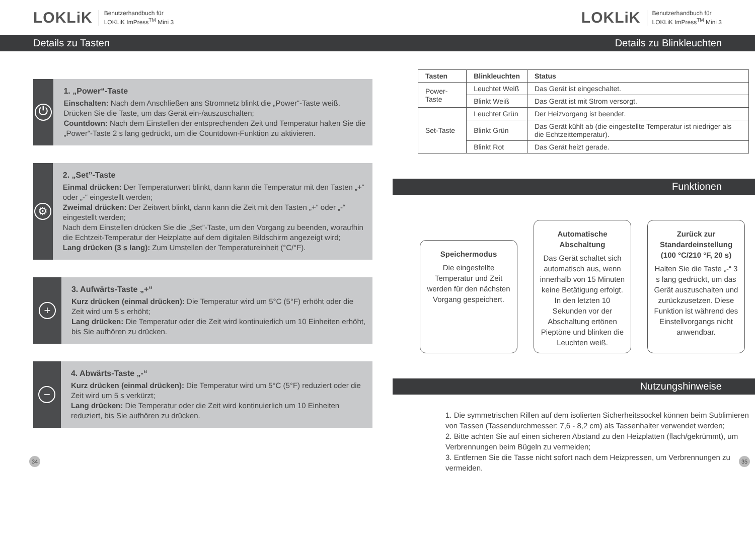LOKLiK Benutzerhandbuch für
LOKLiK ImPress<sup>TM</sup> Mini 3
Details zu Tasten
⏻
1. „Power“-Taste
Einschalten: Nach dem Anschließen ans Stromnetz blinkt die „Power“-Taste weiß. Drücken Sie die Taste, um das Gerät ein-/auszuschalten;
Countdown: Nach dem Einstellen der entsprechenden Zeit und Temperatur halten Sie die „Power“-Taste 2 s lang gedrückt, um die Countdown-Funktion zu aktivieren.
⚙
2. „Set”-Taste
Einmal drücken: Der Temperaturwert blinkt, dann kann die Temperatur mit den Tasten „+“ oder „-“ eingestellt werden;
Zweimal drücken: Der Zeitwert blinkt, dann kann die Zeit mit den Tasten „+“ oder „-“ eingestellt werden;
Nach dem Einstellen drücken Sie die „Set”-Taste, um den Vorgang zu beenden, woraufhin die Echtzeit-Temperatur der Heizplatte auf dem digitalen Bildschirm angezeigt wird;
Lang drücken (3 s lang): Zum Umstellen der Temperatureinheit (°C/°F).
+
3. Aufwärts-Taste „+“
Kurz drücken (einmal drücken): Die Temperatur wird um 5°C (5°F) erhöht oder die Zeit wird um 5 s erhöht;
Lang drücken: Die Temperatur oder die Zeit wird kontinuierlich um 10 Einheiten erhöht, bis Sie aufhören zu drücken.
−
4. Abwärts-Taste „-“
Kurz drücken (einmal drücken): Die Temperatur wird um 5°C (5°F) reduziert oder die Zeit wird um 5 s verkürzt;
Lang drücken: Die Temperatur oder die Zeit wird kontinuierlich um 10 Einheiten reduziert, bis Sie aufhören zu drücken.
34
LOKLiK Benutzerhandbuch für
LOKLiK ImPress<sup>TM</sup> Mini 3
Details zu Blinkleuchten
| Tasten | Blinkleuchten | Status |
| --- | --- | --- |
| Power-Taste | Leuchtet Weiß | Das Gerät ist eingeschaltet. |
| | Blinkt Weiß | Das Gerät ist mit Strom versorgt. |
| Set-Taste | Leuchtet Grün | Der Heizvorgang ist beendet. |
| | Blinkt Grün | Das Gerät kühlt ab (die eingestellte Temperatur ist niedriger als die Echtzeittemperatur). |
| | Blinkt Rot | Das Gerät heizt gerade. |
Funktionen
Speichermodus
Die eingestellte Temperatur und Zeit werden für den nächsten Vorgang gespeichert.
Automatische Abschaltung
Das Gerät schaltet sich automatisch aus, wenn innerhalb von 15 Minuten keine Betätigung erfolgt. In den letzten 10 Sekunden vor der Abschaltung ertönen Pieptöne und blinken die Leuchten weiß.
Zurück zur Standardeinstellung (100 °C/210 °F, 20 s)
Halten Sie die Taste „-“ 3 s lang gedrückt, um das Gerät auszuschalten und zurückzusetzen. Diese Funktion ist während des Einstellvorgangs nicht anwendbar.
Nutzungshinweise
1. Die symmetrischen Rillen auf dem isolierten Sicherheitssockel können beim Sublimieren von Tassen (Tassendurchmesser: 7,6 - 8,2 cm) als Tassenhalter verwendet werden;
2. Bitte achten Sie auf einen sicheren Abstand zu den Heizplatten (flach/gekrümmt), um Verbrennungen beim Bügeln zu vermeiden;
3. Entfernen Sie die Tasse nicht sofort nach dem Heizpressen, um Verbrennungen zu vermeiden.
35